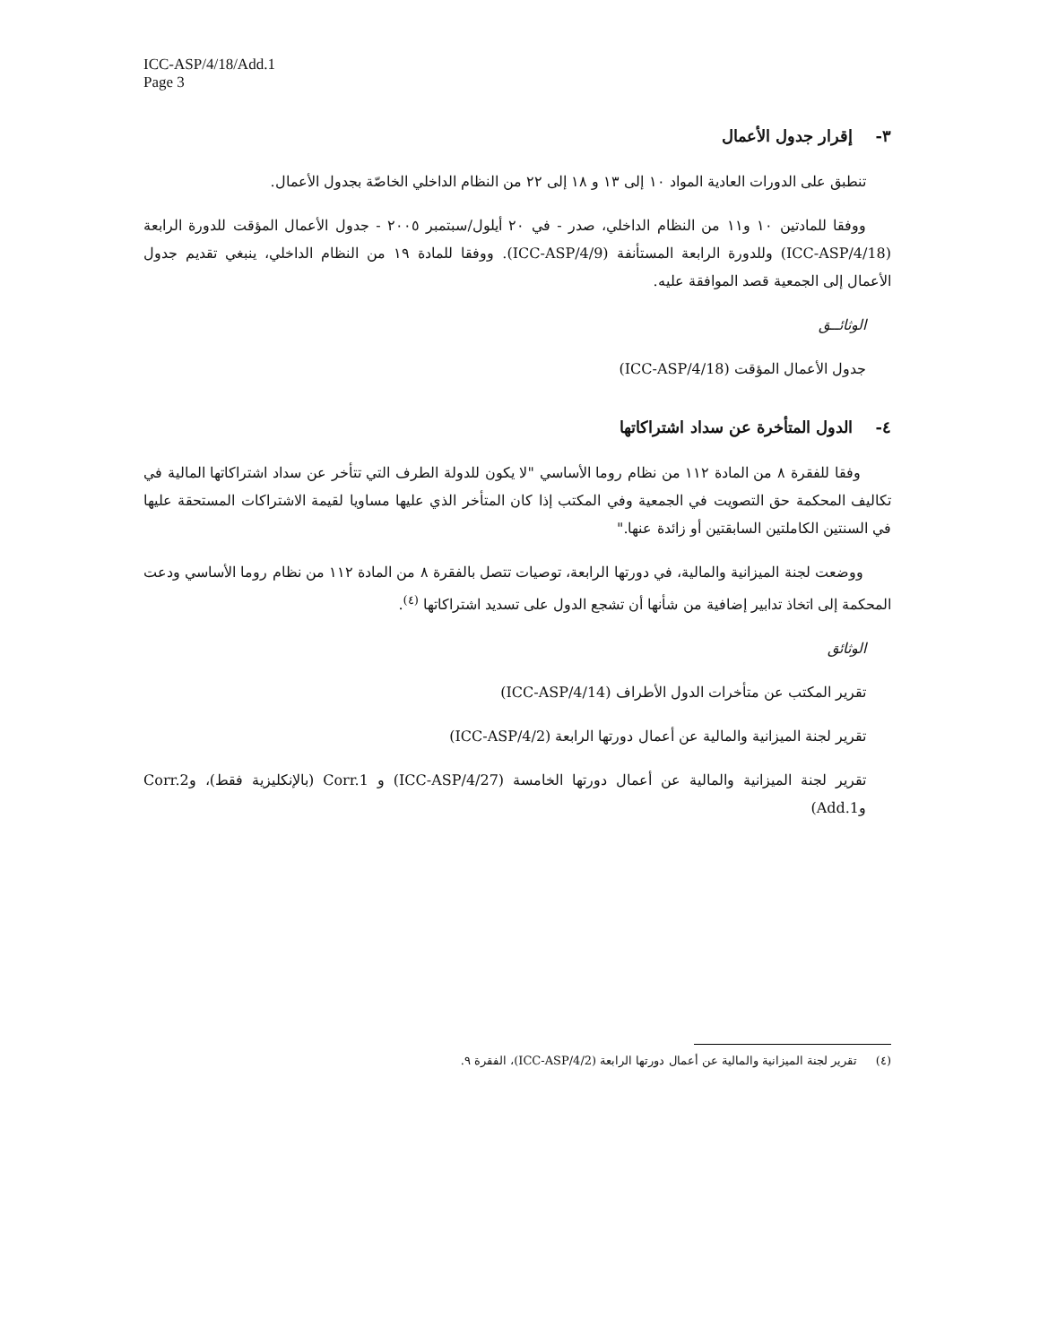ICC-ASP/4/18/Add.1
Page 3
٣- إقرار جدول الأعمال
تنطبق على الدورات العادية المواد ١٠ إلى ١٣ و ١٨ إلى ٢٢ من النظام الداخلي الخاصّة بجدول الأعمال.
ووفقا للمادتين ١٠ و١١ من النظام الداخلي، صدر - في ٢٠ أيلول/سبتمبر ٢٠٠٥ - جدول الأعمال المؤقت للدورة الرابعة (ICC-ASP/4/18) وللدورة الرابعة المستأنفة (ICC-ASP/4/9). ووفقا للمادة ١٩ من النظام الداخلي، ينبغي تقديم جدول الأعمال إلى الجمعية قصد الموافقة عليه.
الوثائــق
جدول الأعمال المؤقت (ICC-ASP/4/18)
٤- الدول المتأخرة عن سداد اشتراكاتها
وفقا للفقرة ٨ من المادة ١١٢ من نظام روما الأساسي "لا يكون للدولة الطرف التي تتأخر عن سداد اشتراكاتها المالية في تكاليف المحكمة حق التصويت في الجمعية وفي المكتب إذا كان المتأخر الذي عليها مساويا لقيمة الاشتراكات المستحقة عليها في السنتين الكاملتين السابقتين أو زائدة عنها."
ووضعت لجنة الميزانية والمالية، في دورتها الرابعة، توصيات تتصل بالفقرة ٨ من المادة ١١٢ من نظام روما الأساسي ودعت المحكمة إلى اتخاذ تدابير إضافية من شأنها أن تشجع الدول على تسديد اشتراكاتها <sup>(٤)</sup>.
الوثائق
تقرير المكتب عن متأخرات الدول الأطراف (ICC-ASP/4/14)
تقرير لجنة الميزانية والمالية عن أعمال دورتها الرابعة (ICC-ASP/4/2)
تقرير لجنة الميزانية والمالية عن أعمال دورتها الخامسة (ICC-ASP/4/27) و Corr.1 (بالإنكليزية فقط)، وCorr.2 وAdd.1)
(٤) تقرير لجنة الميزانية والمالية عن أعمال دورتها الرابعة (ICC-ASP/4/2)، الفقرة ٩.